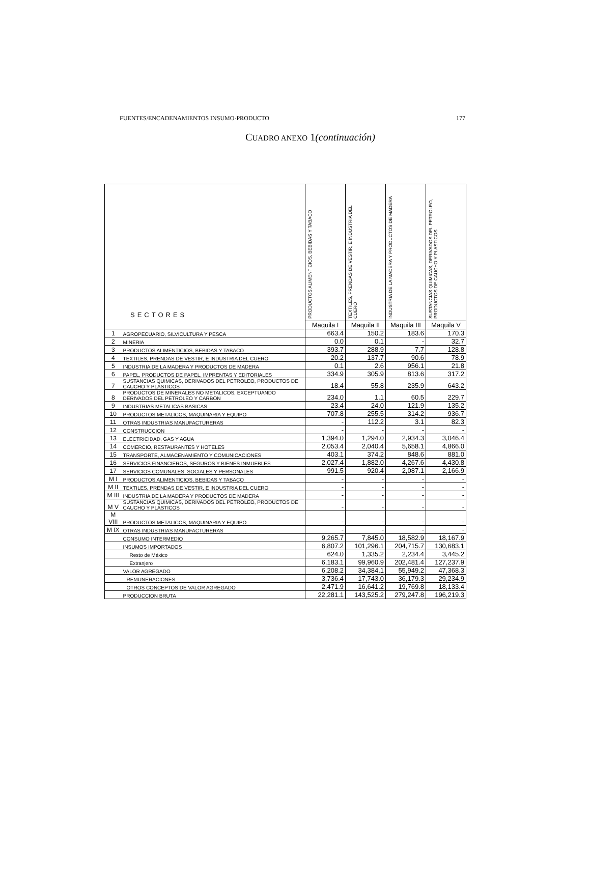FUENTES/ENCADENAMIENTOS INSUMO-PRODUCTO 177
CUADRO ANEXO 1(continuación)
| SECTORES | | PRODUCTOS ALIMENTICIOS, BEBIDAS Y TABACO | TEXTILES, PRENDAS DE VESTIR, E INDUSTRIA DEL CUERO | INDUSTRIA DE LA MADERA Y PRODUCTOS DE MADERA | SUSTANCIAS QUIMICAS, DERIVADOS DEL PETROLEO, PRODUCTOS DE CAUCHO Y PLASTICOS |
| --- | --- | --- | --- | --- | --- |
| | | Maquila I | Maquila II | Maquila III | Maquila V |
| 1 | AGROPECUARIO, SILVICULTURA Y PESCA | 663.4 | 150.2 | 183.6 | 170.3 |
| 2 | MINERIA | 0.0 | 0.1 | - | 32.7 |
| 3 | PRODUCTOS ALIMENTICIOS, BEBIDAS Y TABACO | 393.7 | 288.9 | 7.7 | 128.8 |
| 4 | TEXTILES, PRENDAS DE VESTIR, E INDUSTRIA DEL CUERO | 20.2 | 137.7 | 90.6 | 78.9 |
| 5 | INDUSTRIA DE LA MADERA Y PRODUCTOS DE MADERA | 0.1 | 2.6 | 956.1 | 21.8 |
| 6 | PAPEL, PRODUCTOS DE PAPEL, IMPRENTAS Y EDITORIALES | 334.9 | 305.9 | 813.6 | 317.2 |
| 7 | SUSTANCIAS QUIMICAS, DERIVADOS DEL PETROLEO, PRODUCTOS DE CAUCHO Y PLASTICOS | 18.4 | 55.8 | 235.9 | 643.2 |
| 8 | PRODUCTOS DE MINERALES NO METALICOS, EXCEPTUANDO DERIVADOS DEL PETROLEO Y CARBON | 234.0 | 1.1 | 60.5 | 229.7 |
| 9 | INDUSTRIAS METALICAS BASICAS | 23.4 | 24.0 | 121.9 | 135.2 |
| 10 | PRODUCTOS METALICOS, MAQUINARIA Y EQUIPO | 707.8 | 255.5 | 314.2 | 936.7 |
| 11 | OTRAS INDUSTRIAS MANUFACTURERAS | - | 112.2 | 3.1 | 82.3 |
| 12 | CONSTRUCCION | - | - | - | - |
| 13 | ELECTRICIDAD, GAS Y AGUA | 1,394.0 | 1,294.0 | 2,934.3 | 3,046.4 |
| 14 | COMERCIO, RESTAURANTES Y HOTELES | 2,053.4 | 2,040.4 | 5,658.1 | 4,866.0 |
| 15 | TRANSPORTE, ALMACENAMIENTO Y COMUNICACIONES | 403.1 | 374.2 | 848.6 | 881.0 |
| 16 | SERVICIOS FINANCIEROS, SEGUROS Y BIENES INMUEBLES | 2,027.4 | 1,882.0 | 4,267.6 | 4,430.8 |
| 17 | SERVICIOS COMUNALES, SOCIALES Y PERSONALES | 991.5 | 920.4 | 2,087.1 | 2,166.9 |
| M I | PRODUCTOS ALIMENTICIOS, BEBIDAS Y TABACO | - | - | - | - |
| M II | TEXTILES, PRENDAS DE VESTIR, E INDUSTRIA DEL CUERO | - | - | - | - |
| M III | INDUSTRIA DE LA MADERA Y PRODUCTOS DE MADERA | - | - | - | - |
| M V | SUSTANCIAS QUIMICAS, DERIVADOS DEL PETROLEO, PRODUCTOS DE CAUCHO Y PLASTICOS | - | - | - | - |
| M VIII | PRODUCTOS METALICOS, MAQUINARIA Y EQUIPO | - | - | - | - |
| M IX | OTRAS INDUSTRIAS MANUFACTURERAS | - | - | - | - |
| | CONSUMO INTERMEDIO | 9,265.7 | 7,845.0 | 18,582.9 | 18,167.9 |
| | INSUMOS IMPORTADOS | 6,807.2 | 101,296.1 | 204,715.7 | 130,683.1 |
| | Resto de México | 624.0 | 1,335.2 | 2,234.4 | 3,445.2 |
| | Extranjero | 6,183.1 | 99,960.9 | 202,481.4 | 127,237.9 |
| | VALOR AGREGADO | 6,208.2 | 34,384.1 | 55,949.2 | 47,368.3 |
| | REMUNERACIONES | 3,736.4 | 17,743.0 | 36,179.3 | 29,234.9 |
| | OTROS CONCEPTOS DE VALOR AGREGADO | 2,471.9 | 16,641.2 | 19,769.8 | 18,133.4 |
| | PRODUCCION BRUTA | 22,281.1 | 143,525.2 | 279,247.8 | 196,219.3 |